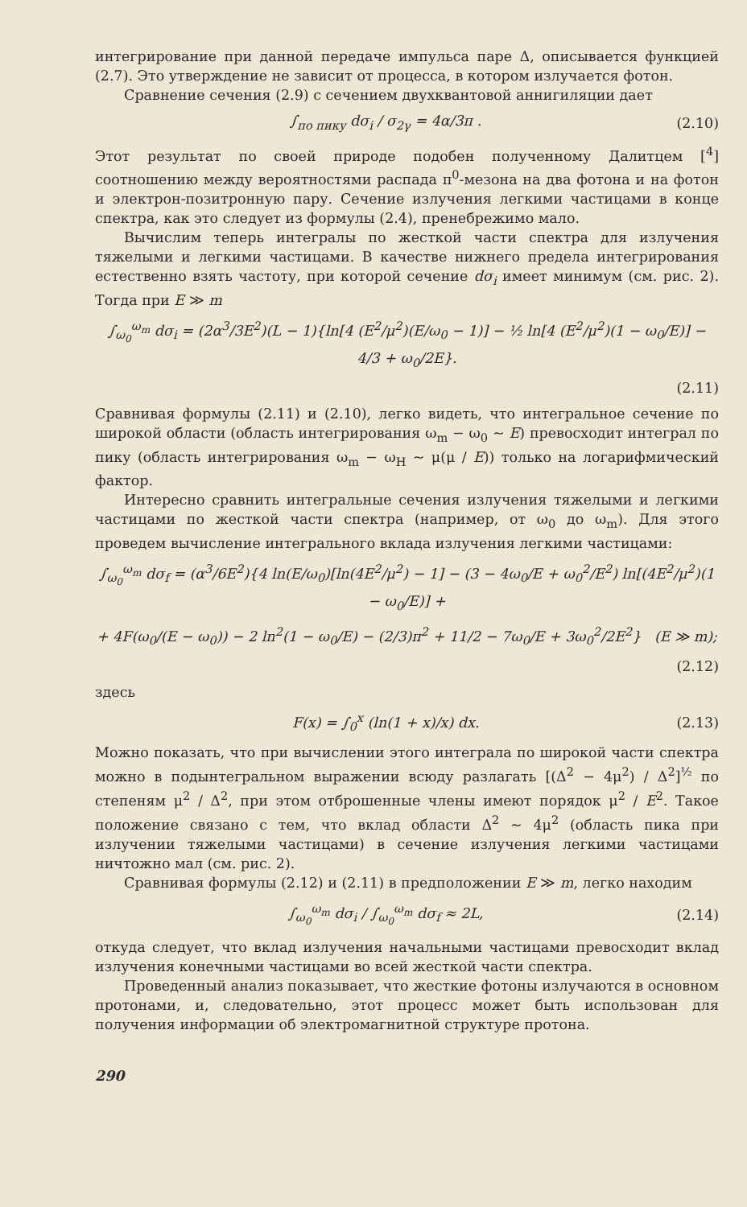интегрирование при данной передаче импульса паре Δ, описывается функцией (2.7). Это утверждение не зависит от процесса, в котором излучается фотон.
Сравнение сечения (2.9) с сечением двухквантовой аннигиляции дает
∫<sub>по пику</sub> dσ<sub>i</sub> / σ<sub>2γ</sub> = 4α/3π . (2.10)
Этот результат по своей природе подобен полученному Далитцем [<sup>4</sup>] соотношению между вероятностями распада π<sup>0</sup>-мезона на два фотона и на фотон и электрон-позитронную пару. Сечение излучения легкими частицами в конце спектра, как это следует из формулы (2.4), пренебрежимо мало.
Вычислим теперь интегралы по жесткой части спектра для излучения тяжелыми и легкими частицами. В качестве нижнего предела интегрирования естественно взять частоту, при которой сечение dσ<sub>i</sub> имеет минимум (см. рис. 2). Тогда при E ≫ m
∫<sub>ω<sub>0</sub></sub><sup>ω<sub>m</sub></sup> dσ<sub>i</sub> = (2α<sup>3</sup>/3E<sup>2</sup>)(L − 1){ln[4 (E<sup>2</sup>/μ<sup>2</sup>)(E/ω<sub>0</sub> − 1)] − ½ ln[4 (E<sup>2</sup>/μ<sup>2</sup>)(1 − ω<sub>0</sub>/E)] − 4/3 + ω<sub>0</sub>/2E}.
(2.11)
Сравнивая формулы (2.11) и (2.10), легко видеть, что интегральное сечение по широкой области (область интегрирования ω<sub>m</sub> − ω<sub>0</sub> ~ E) превосходит интеграл по пику (область интегрирования ω<sub>m</sub> − ω<sub>H</sub> ~ μ(μ / E)) только на логарифмический фактор.
Интересно сравнить интегральные сечения излучения тяжелыми и легкими частицами по жесткой части спектра (например, от ω<sub>0</sub> до ω<sub>m</sub>). Для этого проведем вычисление интегрального вклада излучения легкими частицами:
∫<sub>ω<sub>0</sub></sub><sup>ω<sub>m</sub></sup> dσ<sub>f</sub> = (α<sup>3</sup>/6E<sup>2</sup>){4 ln(E/ω<sub>0</sub>)[ln(4E<sup>2</sup>/μ<sup>2</sup>) − 1] − (3 − 4ω<sub>0</sub>/E + ω<sub>0</sub><sup>2</sup>/E<sup>2</sup>) ln[(4E<sup>2</sup>/μ<sup>2</sup>)(1 − ω<sub>0</sub>/E)] +
+ 4F(ω<sub>0</sub>/(E − ω<sub>0</sub>)) − 2 ln<sup>2</sup>(1 − ω<sub>0</sub>/E) − (2/3)π<sup>2</sup> + 11/2 − 7ω<sub>0</sub>/E + 3ω<sub>0</sub><sup>2</sup>/2E<sup>2</sup>} (E ≫ m);
(2.12)
здесь
F(x) = ∫<sub>0</sub><sup>x</sup> (ln(1 + x)/x) dx. (2.13)
Можно показать, что при вычислении этого интеграла по широкой части спектра можно в подынтегральном выражении всюду разлагать [(Δ<sup>2</sup> − 4μ<sup>2</sup>) / Δ<sup>2</sup>]<sup>½</sup> по степеням μ<sup>2</sup> / Δ<sup>2</sup>, при этом отброшенные члены имеют порядок μ<sup>2</sup> / E<sup>2</sup>. Такое положение связано с тем, что вклад области Δ<sup>2</sup> ~ 4μ<sup>2</sup> (область пика при излучении тяжелыми частицами) в сечение излучения легкими частицами ничтожно мал (см. рис. 2).
Сравнивая формулы (2.12) и (2.11) в предположении E ≫ m, легко находим
∫<sub>ω<sub>0</sub></sub><sup>ω<sub>m</sub></sup> dσ<sub>i</sub> / ∫<sub>ω<sub>0</sub></sub><sup>ω<sub>m</sub></sup> dσ<sub>f</sub> ≈ 2L, (2.14)
откуда следует, что вклад излучения начальными частицами превосходит вклад излучения конечными частицами во всей жесткой части спектра.
Проведенный анализ показывает, что жесткие фотоны излучаются в основном протонами, и, следовательно, этот процесс может быть использован для получения информации об электромагнитной структуре протона.
290